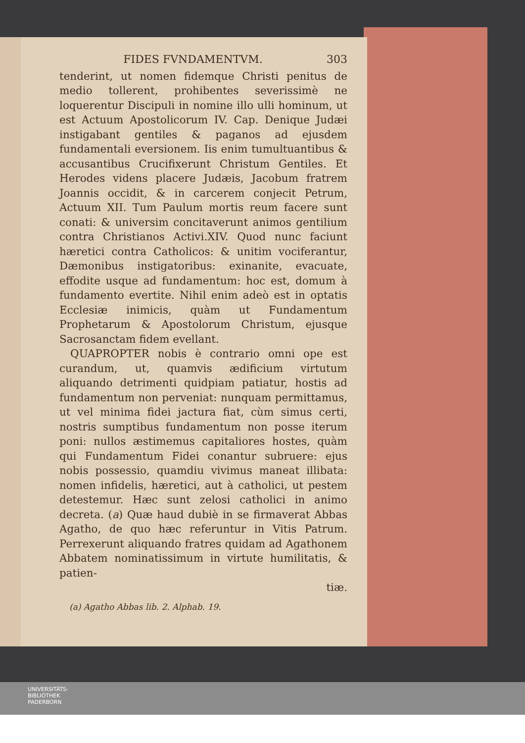FIDES FVNDAMENTVM. 303
tenderint, ut nomen fidemque Christi penitus de medio tollerent, prohibentes severissimè ne loquerentur Discipuli in nomine illo ulli hominum, ut est Actuum Apostolicorum IV. Cap. Denique Judæi instigabant gentiles & paganos ad ejusdem fundamentali eversionem. Iis enim tumultuantibus & accusantibus Crucifixerunt Christum Gentiles. Et Herodes videns placere Judæis, Jacobum fratrem Joannis occidit, & in carcerem conjecit Petrum, Actuum XII. Tum Paulum mortis reum facere sunt conati: & universim concitaverunt animos gentilium contra Christianos Activi.XIV. Quod nunc faciunt hæretici contra Catholicos: & unitim vociferantur, Dæmonibus instigatoribus: exinanite, evacuate, effodite usque ad fundamentum: hoc est, domum à fundamento evertite. Nihil enim adeò est in optatis Ecclesiæ inimicis, quàm ut Fundamentum Prophetarum & Apostolorum Christum, ejusque Sacrosanctam fidem evellant.
QUAPROPTER nobis è contrario omni ope est curandum, ut, quamvis ædificium virtutum aliquando detrimenti quidpiam patiatur, hostis ad fundamentum non perveniat: nunquam permittamus, ut vel minima fidei jactura fiat, cùm simus certi, nostris sumptibus fundamentum non posse iterum poni: nullos æstimemus capitaliores hostes, quàm qui Fundamentum Fidei conantur subruere: ejus nobis possessio, quamdiu vivimus maneat illibata: nomen infidelis, hæretici, aut à catholici, ut pestem detestemur. Hæc sunt zelosi catholici in animo decreta. (a) Quæ haud dubiè in se firmaverat Abbas Agatho, de quo hæc referuntur in Vitis Patrum. Perrexerunt aliquando fratres quidam ad Agathonem Abbatem nominatissimum in virtute humilitatis, & patien-
tiæ.
(a) Agatho Abbas lib. 2. Alphab. 19.
UNIVERSITÄTS-
BIBLIOTHEK
PADERBORN